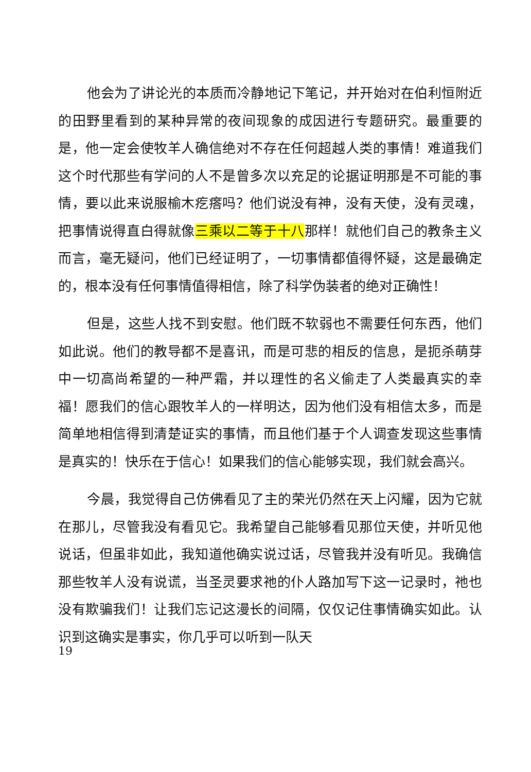他会为了讲论光的本质而冷静地记下笔记，并开始对在伯利恒附近的田野里看到的某种异常的夜间现象的成因进行专题研究。最重要的是，他一定会使牧羊人确信绝对不存在任何超越人类的事情！难道我们这个时代那些有学问的人不是曾多次以充足的论据证明那是不可能的事情，要以此来说服榆木疙瘩吗？他们说没有神，没有天使，没有灵魂，把事情说得直白得就像三乘以二等于十八那样！就他们自己的教条主义而言，毫无疑问，他们已经证明了，一切事情都值得怀疑，这是最确定的，根本没有任何事情值得相信，除了科学伪装者的绝对正确性！
但是，这些人找不到安慰。他们既不软弱也不需要任何东西，他们如此说。他们的教导都不是喜讯，而是可悲的相反的信息，是扼杀萌芽中一切高尚希望的一种严霜，并以理性的名义偷走了人类最真实的幸福！愿我们的信心跟牧羊人的一样明达，因为他们没有相信太多，而是简单地相信得到清楚证实的事情，而且他们基于个人调查发现这些事情是真实的！快乐在于信心！如果我们的信心能够实现，我们就会高兴。
今晨，我觉得自己仿佛看见了主的荣光仍然在天上闪耀，因为它就在那儿，尽管我没有看见它。我希望自己能够看见那位天使，并听见他说话，但虽非如此，我知道他确实说过话，尽管我并没有听见。我确信那些牧羊人没有说谎，当圣灵要求祂的仆人路加写下这一记录时，祂也没有欺骗我们！让我们忘记这漫长的间隔，仅仅记住事情确实如此。认识到这确实是事实，你几乎可以听到一队天
19